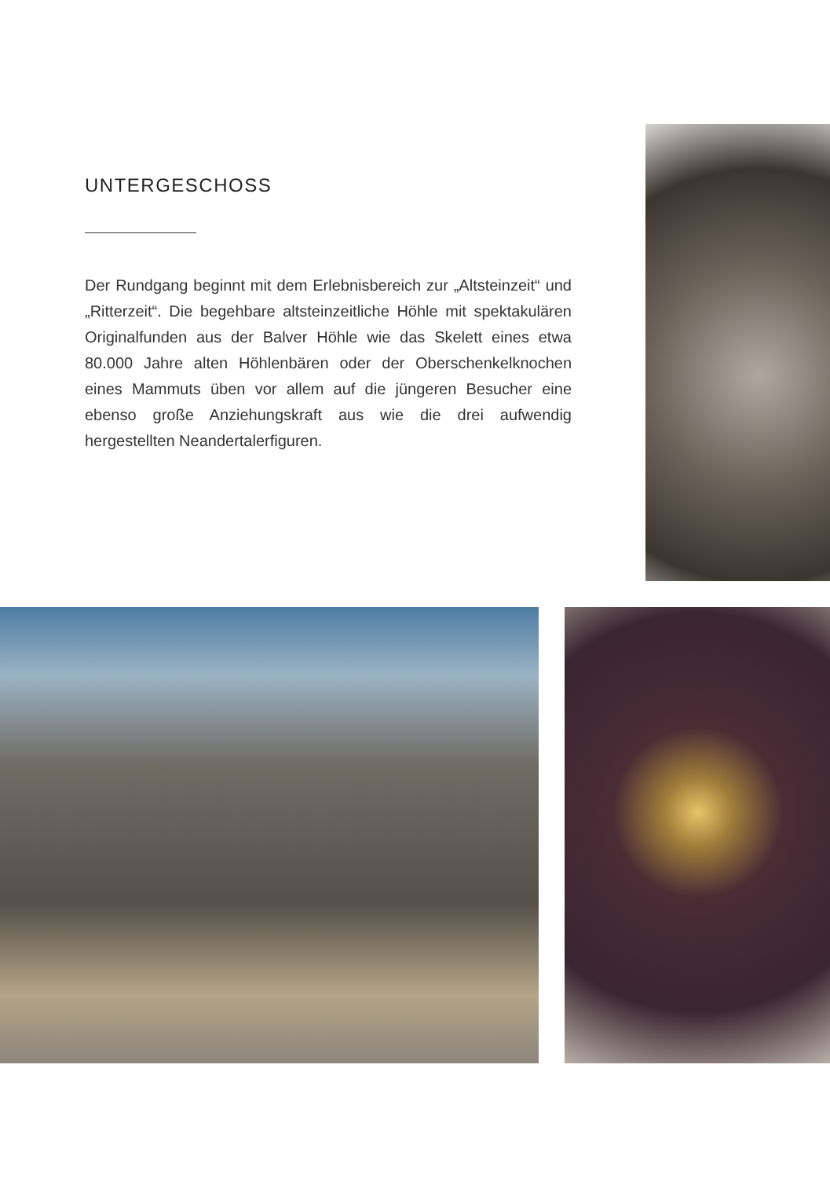UNTERGESCHOSS
Der Rundgang beginnt mit dem Erlebnisbereich zur „Altstein­zeit“ und „Ritterzeit“. Die begehbare altsteinzeitliche Höhle mit spektakulären Originalfunden aus der Balver Höhle wie das Skelett eines etwa 80.000 Jahre alten Höhlenbären oder der Oberschenkelknochen eines Mammuts üben vor allem auf die jüngeren Besucher eine ebenso große Anziehungskraft aus wie die drei aufwendig hergestellten Neandertalerfiguren.